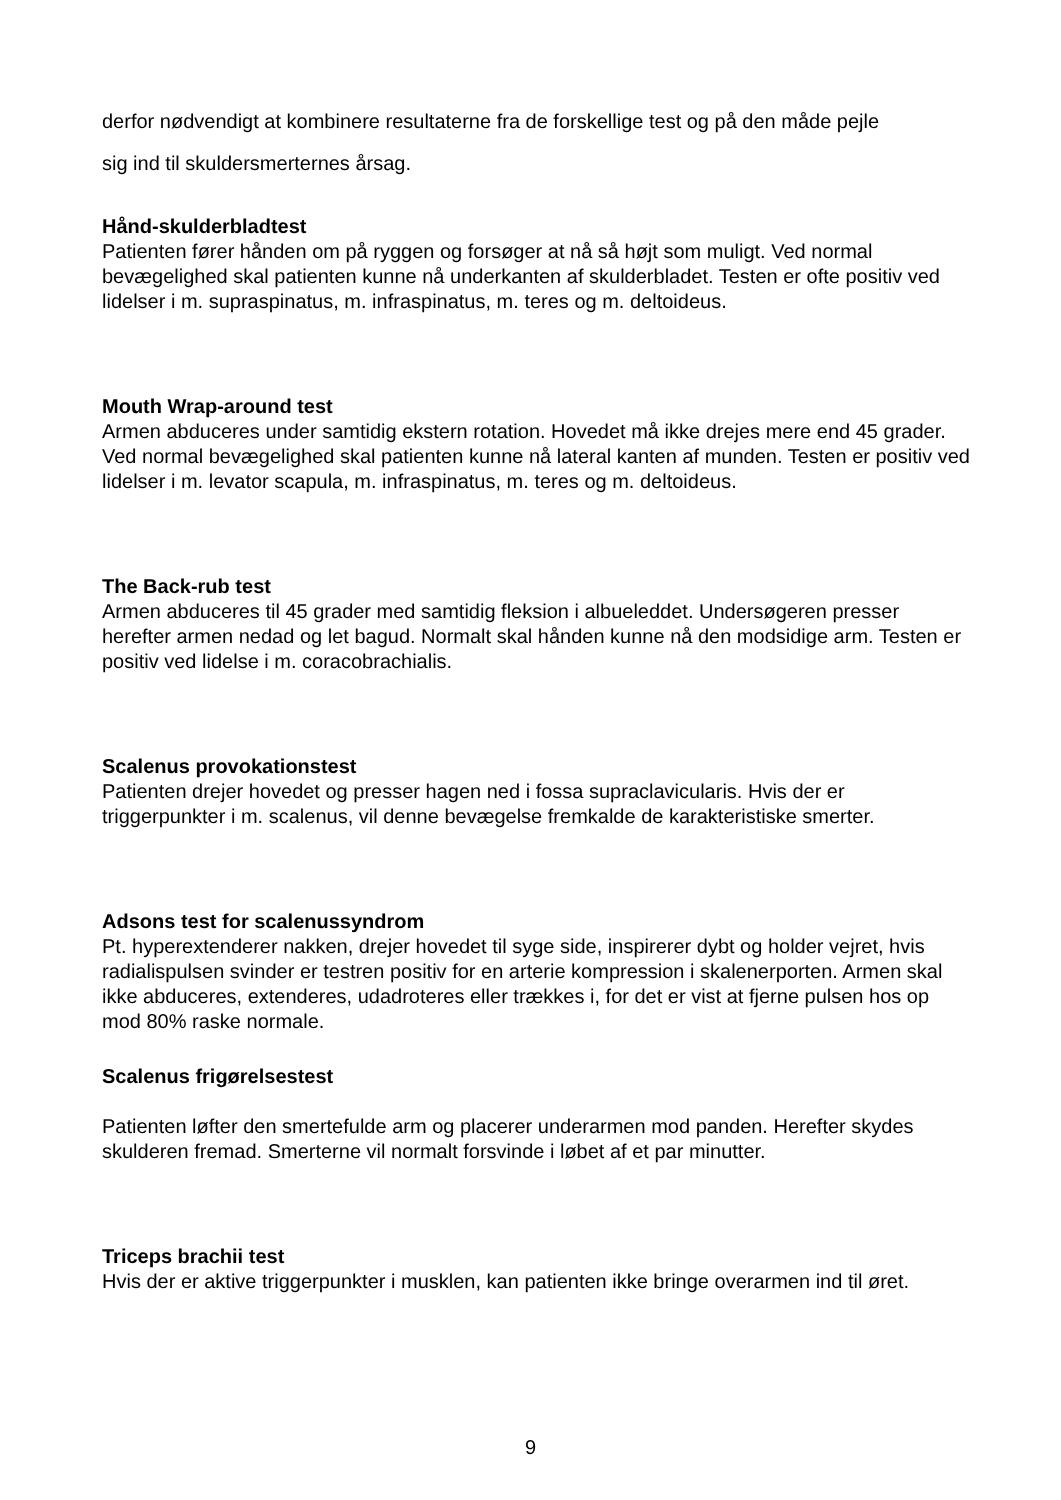derfor nødvendigt at kombinere resultaterne fra de forskellige test og på den måde pejle
sig ind til skuldersmerternes årsag.
Hånd-skulderbladtest
Patienten fører hånden om på ryggen og forsøger at nå så højt som muligt. Ved normal bevægelighed skal patienten kunne nå underkanten af skulderbladet. Testen er ofte positiv ved lidelser i m. supraspinatus, m. infraspinatus, m. teres og m. deltoideus.
Mouth Wrap-around test
Armen abduceres under samtidig ekstern rotation. Hovedet må ikke drejes mere end 45 grader. Ved normal bevægelighed skal patienten kunne nå lateral kanten af munden. Testen er positiv ved lidelser i m. levator scapula, m. infraspinatus, m. teres og m. deltoideus.
The Back-rub test
Armen abduceres til 45 grader med samtidig fleksion i albueleddet. Undersøgeren presser herefter armen nedad og let bagud. Normalt skal hånden kunne nå den modsidige arm. Testen er positiv ved lidelse i m. coracobrachialis.
Scalenus provokationstest
Patienten drejer hovedet og presser hagen ned i fossa supraclavicularis. Hvis der er triggerpunkter i m. scalenus, vil denne bevægelse fremkalde de karakteristiske smerter.
Adsons test for scalenussyndrom
Pt. hyperextenderer nakken, drejer hovedet til syge side, inspirerer dybt og holder vejret, hvis radialispulsen svinder er testren positiv for en arterie kompression i skalenerporten. Armen skal ikke abduceres, extenderes, udadroteres eller trækkes i, for det er vist at fjerne pulsen hos op mod 80% raske normale.
Scalenus frigørelsestest
Patienten løfter den smertefulde arm og placerer underarmen mod panden. Herefter skydes skulderen fremad. Smerterne vil normalt forsvinde i løbet af et par minutter.
Triceps brachii test
Hvis der er aktive triggerpunkter i musklen, kan patienten ikke bringe overarmen ind til øret.
9